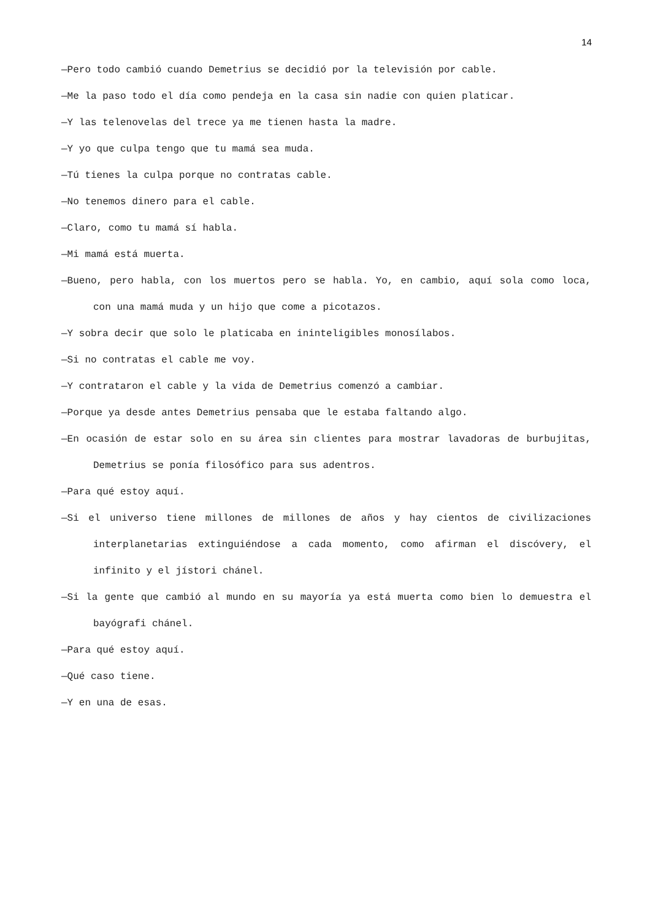14
—Pero todo cambió cuando Demetrius se decidió por la televisión por cable.
—Me la paso todo el día como pendeja en la casa sin nadie con quien platicar.
—Y las telenovelas del trece ya me tienen hasta la madre.
—Y yo que culpa tengo que tu mamá sea muda.
—Tú tienes la culpa porque no contratas cable.
—No tenemos dinero para el cable.
—Claro, como tu mamá sí habla.
—Mi mamá está muerta.
—Bueno, pero habla, con los muertos pero se habla. Yo, en cambio, aquí sola como loca, con una mamá muda y un hijo que come a picotazos.
—Y sobra decir que solo le platicaba en ininteligibles monosílabos.
—Si no contratas el cable me voy.
—Y contrataron el cable y la vida de Demetrius comenzó a cambiar.
—Porque ya desde antes Demetrius pensaba que le estaba faltando algo.
—En ocasión de estar solo en su área sin clientes para mostrar lavadoras de burbujitas, Demetrius se ponía filosófico para sus adentros.
—Para qué estoy aquí.
—Si el universo tiene millones de millones de años y hay cientos de civilizaciones interplanetarias extinguiéndose a cada momento, como afirman el discóvery, el infinito y el jístori chánel.
—Si la gente que cambió al mundo en su mayoría ya está muerta como bien lo demuestra el bayógrafi chánel.
—Para qué estoy aquí.
—Qué caso tiene.
—Y en una de esas.